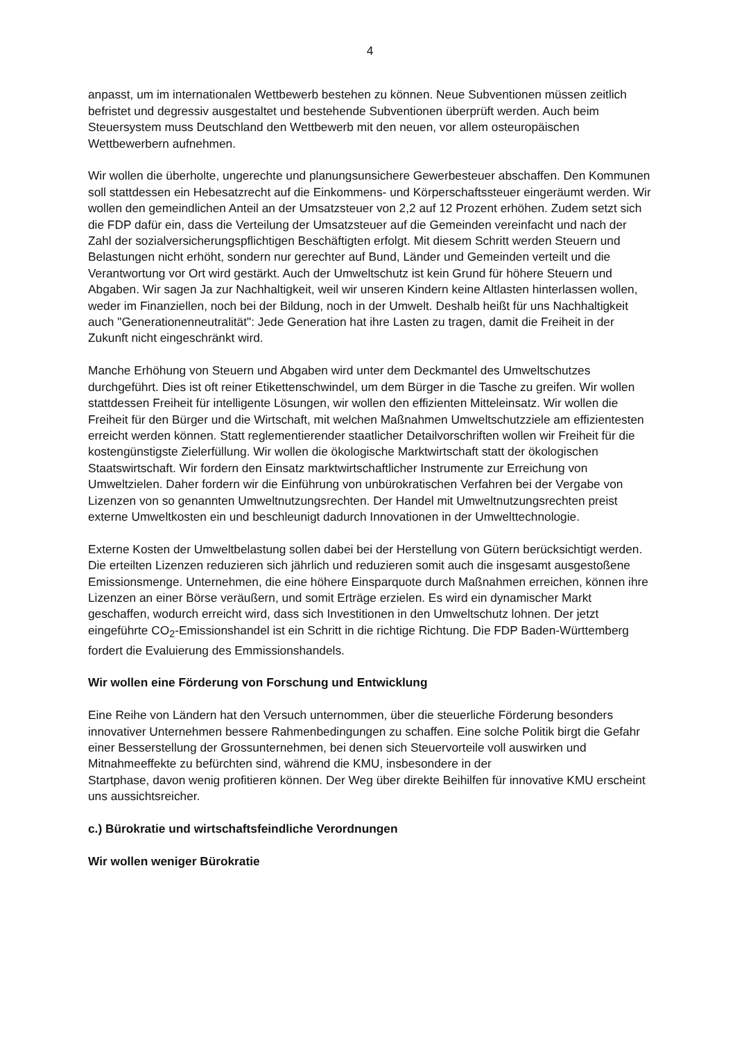4
anpasst, um im internationalen Wettbewerb bestehen zu können. Neue Subventionen müssen zeitlich befristet und degressiv ausgestaltet und bestehende Subventionen überprüft werden. Auch beim Steuersystem muss Deutschland den Wettbewerb mit den neuen, vor allem osteuropäischen Wettbewerbern aufnehmen.
Wir wollen die überholte, ungerechte und planungsunsichere Gewerbesteuer abschaffen. Den Kommunen soll stattdessen ein Hebesatzrecht auf die Einkommens- und Körperschaftssteuer eingeräumt werden. Wir wollen den gemeindlichen Anteil an der Umsatzsteuer von 2,2 auf 12 Prozent erhöhen. Zudem setzt sich die FDP dafür ein, dass die Verteilung der Umsatzsteuer auf die Gemeinden vereinfacht und nach der Zahl der sozialversicherungspflichtigen Beschäftigten erfolgt. Mit diesem Schritt werden Steuern und Belastungen nicht erhöht, sondern nur gerechter auf Bund, Länder und Gemeinden verteilt und die Verantwortung vor Ort wird gestärkt. Auch der Umweltschutz ist kein Grund für höhere Steuern und Abgaben. Wir sagen Ja zur Nachhaltigkeit, weil wir unseren Kindern keine Altlasten hinterlassen wollen, weder im Finanziellen, noch bei der Bildung, noch in der Umwelt. Deshalb heißt für uns Nachhaltigkeit auch "Generationenneutralität": Jede Generation hat ihre Lasten zu tragen, damit die Freiheit in der Zukunft nicht eingeschränkt wird.
Manche Erhöhung von Steuern und Abgaben wird unter dem Deckmantel des Umweltschutzes durchgeführt. Dies ist oft reiner Etikettenschwindel, um dem Bürger in die Tasche zu greifen. Wir wollen stattdessen Freiheit für intelligente Lösungen, wir wollen den effizienten Mitteleinsatz. Wir wollen die Freiheit für den Bürger und die Wirtschaft, mit welchen Maßnahmen Umweltschutzziele am effizientesten erreicht werden können. Statt reglementierender staatlicher Detailvorschriften wollen wir Freiheit für die kostengünstigste Zielerfüllung. Wir wollen die ökologische Marktwirtschaft statt der ökologischen Staatswirtschaft. Wir fordern den Einsatz marktwirtschaftlicher Instrumente zur Erreichung von Umweltzielen. Daher fordern wir die Einführung von unbürokratischen Verfahren bei der Vergabe von Lizenzen von so genannten Umweltnutzungsrechten. Der Handel mit Umweltnutzungsrechten preist externe Umweltkosten ein und beschleunigt dadurch Innovationen in der Umwelttechnologie.
Externe Kosten der Umweltbelastung sollen dabei bei der Herstellung von Gütern berücksichtigt werden. Die erteilten Lizenzen reduzieren sich jährlich und reduzieren somit auch die insgesamt ausgestoßene Emissionsmenge. Unternehmen, die eine höhere Einsparquote durch Maßnahmen erreichen, können ihre Lizenzen an einer Börse veräußern, und somit Erträge erzielen. Es wird ein dynamischer Markt geschaffen, wodurch erreicht wird, dass sich Investitionen in den Umweltschutz lohnen. Der jetzt eingeführte CO<sub>2</sub>-Emissionshandel ist ein Schritt in die richtige Richtung. Die FDP Baden-Württemberg fordert die Evaluierung des Emmissionshandels.
Wir wollen eine Förderung von Forschung und Entwicklung
Eine Reihe von Ländern hat den Versuch unternommen, über die steuerliche Förderung besonders innovativer Unternehmen bessere Rahmenbedingungen zu schaffen. Eine solche Politik birgt die Gefahr einer Besserstellung der Grossunternehmen, bei denen sich Steuervorteile voll auswirken und Mitnahmeeffekte zu befürchten sind, während die KMU, insbesondere in der
Startphase, davon wenig profitieren können. Der Weg über direkte Beihilfen für innovative KMU erscheint uns aussichtsreicher.
c.) Bürokratie und wirtschaftsfeindliche Verordnungen
Wir wollen weniger Bürokratie